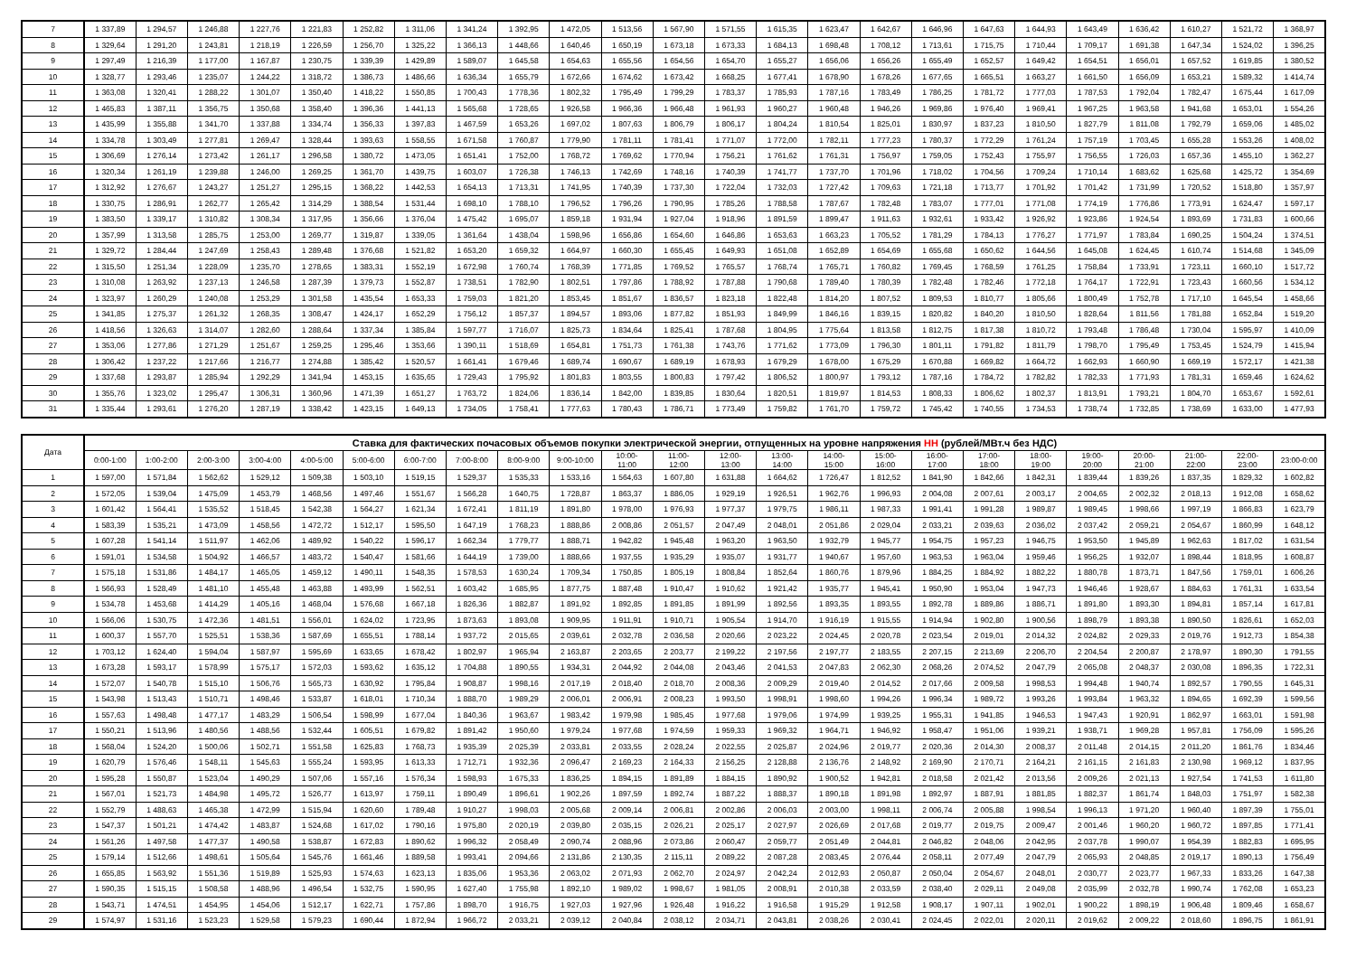| 7 | 1 337,89 | 1 294,57 | 1 246,88 | 1 227,76 | 1 221,83 | 1 252,82 | 1 311,06 | 1 341,24 | 1 392,95 | 1 472,05 | 1 513,56 | 1 567,90 | 1 571,55 | 1 615,35 | 1 623,47 | 1 642,67 | 1 646,96 | 1 647,63 | 1 644,93 | 1 643,49 | 1 636,42 | 1 610,27 | 1 521,72 | 1 368,97 |
| 8 | 1 329,64 | 1 291,20 | 1 243,81 | 1 218,19 | 1 226,59 | 1 256,70 | 1 325,22 | 1 366,13 | 1 448,66 | 1 640,46 | 1 650,19 | 1 673,18 | 1 673,33 | 1 684,13 | 1 698,48 | 1 708,12 | 1 713,61 | 1 715,75 | 1 710,44 | 1 709,17 | 1 691,38 | 1 647,34 | 1 524,02 | 1 396,25 |
| 9 | 1 297,49 | 1 216,39 | 1 177,00 | 1 167,87 | 1 230,75 | 1 339,39 | 1 429,89 | 1 589,07 | 1 645,58 | 1 654,63 | 1 655,56 | 1 654,56 | 1 654,70 | 1 655,27 | 1 656,06 | 1 656,26 | 1 655,49 | 1 652,57 | 1 649,42 | 1 654,51 | 1 656,01 | 1 657,52 | 1 619,85 | 1 380,52 |
| 10 | 1 328,77 | 1 293,46 | 1 235,07 | 1 244,22 | 1 318,72 | 1 386,73 | 1 486,66 | 1 636,34 | 1 655,79 | 1 672,66 | 1 674,62 | 1 673,42 | 1 668,25 | 1 677,41 | 1 678,90 | 1 678,26 | 1 677,65 | 1 665,51 | 1 663,27 | 1 661,50 | 1 656,09 | 1 653,21 | 1 589,32 | 1 414,74 |
| 11 | 1 363,08 | 1 320,41 | 1 288,22 | 1 301,07 | 1 350,40 | 1 418,22 | 1 550,85 | 1 700,43 | 1 778,36 | 1 802,32 | 1 795,49 | 1 799,29 | 1 783,37 | 1 785,93 | 1 787,16 | 1 783,49 | 1 786,25 | 1 781,72 | 1 777,03 | 1 787,53 | 1 792,04 | 1 782,47 | 1 675,44 | 1 617,09 |
| 12 | 1 465,83 | 1 387,11 | 1 356,75 | 1 350,68 | 1 358,40 | 1 396,36 | 1 441,13 | 1 565,68 | 1 728,65 | 1 926,58 | 1 966,36 | 1 966,48 | 1 961,93 | 1 960,27 | 1 960,48 | 1 946,26 | 1 969,86 | 1 976,40 | 1 969,41 | 1 967,25 | 1 963,58 | 1 941,68 | 1 653,01 | 1 554,26 |
| 13 | 1 435,99 | 1 355,88 | 1 341,70 | 1 337,88 | 1 334,74 | 1 356,33 | 1 397,83 | 1 467,59 | 1 653,26 | 1 697,02 | 1 807,63 | 1 806,79 | 1 806,17 | 1 804,24 | 1 810,54 | 1 825,01 | 1 830,97 | 1 837,23 | 1 810,50 | 1 827,79 | 1 811,08 | 1 792,79 | 1 659,06 | 1 485,02 |
| 14 | 1 334,78 | 1 303,49 | 1 277,81 | 1 269,47 | 1 328,44 | 1 393,63 | 1 558,55 | 1 671,58 | 1 760,87 | 1 779,90 | 1 781,11 | 1 781,41 | 1 771,07 | 1 772,00 | 1 782,11 | 1 777,23 | 1 780,37 | 1 772,29 | 1 761,24 | 1 757,19 | 1 703,45 | 1 655,28 | 1 553,26 | 1 408,02 |
| 15 | 1 306,69 | 1 276,14 | 1 273,42 | 1 261,17 | 1 296,58 | 1 380,72 | 1 473,05 | 1 651,41 | 1 752,00 | 1 768,72 | 1 769,62 | 1 770,94 | 1 756,21 | 1 761,62 | 1 761,31 | 1 756,97 | 1 759,05 | 1 752,43 | 1 755,97 | 1 756,55 | 1 726,03 | 1 657,36 | 1 455,10 | 1 362,27 |
| 16 | 1 320,34 | 1 261,19 | 1 239,88 | 1 246,00 | 1 269,25 | 1 361,70 | 1 439,75 | 1 603,07 | 1 726,38 | 1 746,13 | 1 742,69 | 1 748,16 | 1 740,39 | 1 741,77 | 1 737,70 | 1 701,96 | 1 718,02 | 1 704,56 | 1 709,24 | 1 710,14 | 1 683,62 | 1 625,68 | 1 425,72 | 1 354,69 |
| 17 | 1 312,92 | 1 276,67 | 1 243,27 | 1 251,27 | 1 295,15 | 1 368,22 | 1 442,53 | 1 654,13 | 1 713,31 | 1 741,95 | 1 740,39 | 1 737,30 | 1 722,04 | 1 732,03 | 1 727,42 | 1 709,63 | 1 721,18 | 1 713,77 | 1 701,92 | 1 701,42 | 1 731,99 | 1 720,52 | 1 518,80 | 1 357,97 |
| 18 | 1 330,75 | 1 286,91 | 1 262,77 | 1 265,42 | 1 314,29 | 1 388,54 | 1 531,44 | 1 698,10 | 1 788,10 | 1 796,52 | 1 796,26 | 1 790,95 | 1 785,26 | 1 788,58 | 1 787,67 | 1 782,48 | 1 783,07 | 1 777,01 | 1 771,08 | 1 774,19 | 1 776,86 | 1 773,91 | 1 624,47 | 1 597,17 |
| 19 | 1 383,50 | 1 339,17 | 1 310,82 | 1 308,34 | 1 317,95 | 1 356,66 | 1 376,04 | 1 475,42 | 1 695,07 | 1 859,18 | 1 931,94 | 1 927,04 | 1 918,96 | 1 891,59 | 1 899,47 | 1 911,63 | 1 932,61 | 1 933,42 | 1 926,92 | 1 923,86 | 1 924,54 | 1 893,69 | 1 731,83 | 1 600,66 |
| 20 | 1 357,99 | 1 313,58 | 1 285,75 | 1 253,00 | 1 269,77 | 1 319,87 | 1 339,05 | 1 361,64 | 1 438,04 | 1 598,96 | 1 656,86 | 1 654,60 | 1 646,86 | 1 653,63 | 1 663,23 | 1 705,52 | 1 781,29 | 1 784,13 | 1 776,27 | 1 771,97 | 1 783,84 | 1 690,25 | 1 504,24 | 1 374,51 |
| 21 | 1 329,72 | 1 284,44 | 1 247,69 | 1 258,43 | 1 289,48 | 1 376,68 | 1 521,82 | 1 653,20 | 1 659,32 | 1 664,97 | 1 660,30 | 1 655,45 | 1 649,93 | 1 651,08 | 1 652,89 | 1 654,69 | 1 655,68 | 1 650,62 | 1 644,56 | 1 645,08 | 1 624,45 | 1 610,74 | 1 514,68 | 1 345,09 |
| 22 | 1 315,50 | 1 251,34 | 1 228,09 | 1 235,70 | 1 278,65 | 1 383,31 | 1 552,19 | 1 672,98 | 1 760,74 | 1 768,39 | 1 771,85 | 1 769,52 | 1 765,57 | 1 768,74 | 1 765,71 | 1 760,82 | 1 769,45 | 1 768,59 | 1 761,25 | 1 758,84 | 1 733,91 | 1 723,11 | 1 660,10 | 1 517,72 |
| 23 | 1 310,08 | 1 263,92 | 1 237,13 | 1 246,58 | 1 287,39 | 1 379,73 | 1 552,87 | 1 738,51 | 1 782,90 | 1 802,51 | 1 797,86 | 1 788,92 | 1 787,88 | 1 790,68 | 1 789,40 | 1 780,39 | 1 782,48 | 1 782,46 | 1 772,18 | 1 764,17 | 1 722,91 | 1 723,43 | 1 660,56 | 1 534,12 |
| 24 | 1 323,97 | 1 260,29 | 1 240,08 | 1 253,29 | 1 301,58 | 1 435,54 | 1 653,33 | 1 759,03 | 1 821,20 | 1 853,45 | 1 851,67 | 1 836,57 | 1 823,18 | 1 822,48 | 1 814,20 | 1 807,52 | 1 809,53 | 1 810,77 | 1 805,66 | 1 800,49 | 1 752,78 | 1 717,10 | 1 645,54 | 1 458,66 |
| 25 | 1 341,85 | 1 275,37 | 1 261,32 | 1 268,35 | 1 308,47 | 1 424,17 | 1 652,29 | 1 756,12 | 1 857,37 | 1 894,57 | 1 893,06 | 1 877,82 | 1 851,93 | 1 849,99 | 1 846,16 | 1 839,15 | 1 820,82 | 1 840,20 | 1 810,50 | 1 828,64 | 1 811,56 | 1 781,88 | 1 652,84 | 1 519,20 |
| 26 | 1 418,56 | 1 326,63 | 1 314,07 | 1 282,60 | 1 288,64 | 1 337,34 | 1 385,84 | 1 597,77 | 1 716,07 | 1 825,73 | 1 834,64 | 1 825,41 | 1 787,68 | 1 804,95 | 1 775,64 | 1 813,58 | 1 812,75 | 1 817,38 | 1 810,72 | 1 793,48 | 1 786,48 | 1 730,04 | 1 595,97 | 1 410,09 |
| 27 | 1 353,06 | 1 277,86 | 1 271,29 | 1 251,67 | 1 259,25 | 1 295,46 | 1 353,66 | 1 390,11 | 1 518,69 | 1 654,81 | 1 751,73 | 1 761,38 | 1 743,76 | 1 771,62 | 1 773,09 | 1 796,30 | 1 801,11 | 1 791,82 | 1 811,79 | 1 798,70 | 1 795,49 | 1 753,45 | 1 524,79 | 1 415,94 |
| 28 | 1 306,42 | 1 237,22 | 1 217,66 | 1 216,77 | 1 274,88 | 1 385,42 | 1 520,57 | 1 661,41 | 1 679,46 | 1 689,74 | 1 690,67 | 1 689,19 | 1 678,93 | 1 679,29 | 1 678,00 | 1 675,29 | 1 670,88 | 1 669,82 | 1 664,72 | 1 662,93 | 1 660,90 | 1 669,19 | 1 572,17 | 1 421,38 |
| 29 | 1 337,68 | 1 293,87 | 1 285,94 | 1 292,29 | 1 341,94 | 1 453,15 | 1 635,65 | 1 729,43 | 1 795,92 | 1 801,83 | 1 803,55 | 1 800,83 | 1 797,42 | 1 806,52 | 1 800,97 | 1 793,12 | 1 787,16 | 1 784,72 | 1 782,82 | 1 782,33 | 1 771,93 | 1 781,31 | 1 659,46 | 1 624,62 |
| 30 | 1 355,76 | 1 323,02 | 1 295,47 | 1 306,31 | 1 360,96 | 1 471,39 | 1 651,27 | 1 763,72 | 1 824,06 | 1 836,14 | 1 842,00 | 1 839,85 | 1 830,64 | 1 820,51 | 1 819,97 | 1 814,53 | 1 808,33 | 1 806,62 | 1 802,37 | 1 813,91 | 1 793,21 | 1 804,70 | 1 653,67 | 1 592,61 |
| 31 | 1 335,44 | 1 293,61 | 1 276,20 | 1 287,19 | 1 338,42 | 1 423,15 | 1 649,13 | 1 734,05 | 1 758,41 | 1 777,63 | 1 780,43 | 1 786,71 | 1 773,49 | 1 759,82 | 1 761,70 | 1 759,72 | 1 745,42 | 1 740,55 | 1 734,53 | 1 738,74 | 1 732,85 | 1 738,69 | 1 633,00 | 1 477,93 |
| Дата | Ставка для фактических почасовых объемов покупки электрической энергии, отпущенных на уровне напряжения НН (рублей/МВт.ч без НДС) | | | | | | | | | | | | | | | | | | | | | | | |
| --- | --- | --- | --- | --- | --- | --- | --- | --- | --- | --- | --- | --- | --- | --- | --- | --- | --- | --- | --- | --- | --- | --- | --- | --- |
| | 0:00-1:00 | 1:00-2:00 | 2:00-3:00 | 3:00-4:00 | 4:00-5:00 | 5:00-6:00 | 6:00-7:00 | 7:00-8:00 | 8:00-9:00 | 9:00-10:00 | 10:00- 11:00 | 11:00- 12:00 | 12:00- 13:00 | 13:00- 14:00 | 14:00- 15:00 | 15:00- 16:00 | 16:00- 17:00 | 17:00- 18:00 | 18:00- 19:00 | 19:00- 20:00 | 20:00- 21:00 | 21:00- 22:00 | 22:00- 23:00 | 23:00-0:00 |
| 1 | 1 597,00 | 1 571,84 | 1 562,62 | 1 529,12 | 1 509,38 | 1 503,10 | 1 519,15 | 1 529,37 | 1 535,33 | 1 533,16 | 1 564,63 | 1 607,80 | 1 631,88 | 1 664,62 | 1 726,47 | 1 812,52 | 1 841,90 | 1 842,66 | 1 842,31 | 1 839,44 | 1 839,26 | 1 837,35 | 1 829,32 | 1 602,82 |
| 2 | 1 572,05 | 1 539,04 | 1 475,09 | 1 453,79 | 1 468,56 | 1 497,46 | 1 551,67 | 1 566,28 | 1 640,75 | 1 728,87 | 1 863,37 | 1 886,05 | 1 929,19 | 1 926,51 | 1 962,76 | 1 996,93 | 2 004,08 | 2 007,61 | 2 003,17 | 2 004,65 | 2 002,32 | 2 018,13 | 1 912,08 | 1 658,62 |
| 3 | 1 601,42 | 1 564,41 | 1 535,52 | 1 518,45 | 1 542,38 | 1 564,27 | 1 621,34 | 1 672,41 | 1 811,19 | 1 891,80 | 1 978,00 | 1 976,93 | 1 977,37 | 1 979,75 | 1 986,11 | 1 987,33 | 1 991,41 | 1 991,28 | 1 989,87 | 1 989,45 | 1 998,66 | 1 997,19 | 1 866,83 | 1 623,79 |
| 4 | 1 583,39 | 1 535,21 | 1 473,09 | 1 458,56 | 1 472,72 | 1 512,17 | 1 595,50 | 1 647,19 | 1 768,23 | 1 888,86 | 2 008,86 | 2 051,57 | 2 047,49 | 2 048,01 | 2 051,86 | 2 029,04 | 2 033,21 | 2 039,63 | 2 036,02 | 2 037,42 | 2 059,21 | 2 054,67 | 1 860,99 | 1 648,12 |
| 5 | 1 607,28 | 1 541,14 | 1 511,97 | 1 462,06 | 1 489,92 | 1 540,22 | 1 596,17 | 1 662,34 | 1 779,77 | 1 888,71 | 1 942,82 | 1 945,48 | 1 963,20 | 1 963,50 | 1 932,79 | 1 945,77 | 1 954,75 | 1 957,23 | 1 946,75 | 1 953,50 | 1 945,89 | 1 962,63 | 1 817,02 | 1 631,54 |
| 6 | 1 591,01 | 1 534,58 | 1 504,92 | 1 466,57 | 1 483,72 | 1 540,47 | 1 581,66 | 1 644,19 | 1 739,00 | 1 888,66 | 1 937,55 | 1 935,29 | 1 935,07 | 1 931,77 | 1 940,67 | 1 957,60 | 1 963,53 | 1 963,04 | 1 959,46 | 1 956,25 | 1 932,07 | 1 898,44 | 1 818,95 | 1 608,87 |
| 7 | 1 575,18 | 1 531,86 | 1 484,17 | 1 465,05 | 1 459,12 | 1 490,11 | 1 548,35 | 1 578,53 | 1 630,24 | 1 709,34 | 1 750,85 | 1 805,19 | 1 808,84 | 1 852,64 | 1 860,76 | 1 879,96 | 1 884,25 | 1 884,92 | 1 882,22 | 1 880,78 | 1 873,71 | 1 847,56 | 1 759,01 | 1 606,26 |
| 8 | 1 566,93 | 1 528,49 | 1 481,10 | 1 455,48 | 1 463,88 | 1 493,99 | 1 562,51 | 1 603,42 | 1 685,95 | 1 877,75 | 1 887,48 | 1 910,47 | 1 910,62 | 1 921,42 | 1 935,77 | 1 945,41 | 1 950,90 | 1 953,04 | 1 947,73 | 1 946,46 | 1 928,67 | 1 884,63 | 1 761,31 | 1 633,54 |
| 9 | 1 534,78 | 1 453,68 | 1 414,29 | 1 405,16 | 1 468,04 | 1 576,68 | 1 667,18 | 1 826,36 | 1 882,87 | 1 891,92 | 1 892,85 | 1 891,85 | 1 891,99 | 1 892,56 | 1 893,35 | 1 893,55 | 1 892,78 | 1 889,86 | 1 886,71 | 1 891,80 | 1 893,30 | 1 894,81 | 1 857,14 | 1 617,81 |
| 10 | 1 566,06 | 1 530,75 | 1 472,36 | 1 481,51 | 1 556,01 | 1 624,02 | 1 723,95 | 1 873,63 | 1 893,08 | 1 909,95 | 1 911,91 | 1 910,71 | 1 905,54 | 1 914,70 | 1 916,19 | 1 915,55 | 1 914,94 | 1 902,80 | 1 900,56 | 1 898,79 | 1 893,38 | 1 890,50 | 1 826,61 | 1 652,03 |
| 11 | 1 600,37 | 1 557,70 | 1 525,51 | 1 538,36 | 1 587,69 | 1 655,51 | 1 788,14 | 1 937,72 | 2 015,65 | 2 039,61 | 2 032,78 | 2 036,58 | 2 020,66 | 2 023,22 | 2 024,45 | 2 020,78 | 2 023,54 | 2 019,01 | 2 014,32 | 2 024,82 | 2 029,33 | 2 019,76 | 1 912,73 | 1 854,38 |
| 12 | 1 703,12 | 1 624,40 | 1 594,04 | 1 587,97 | 1 595,69 | 1 633,65 | 1 678,42 | 1 802,97 | 1 965,94 | 2 163,87 | 2 203,65 | 2 203,77 | 2 199,22 | 2 197,56 | 2 197,77 | 2 183,55 | 2 207,15 | 2 213,69 | 2 206,70 | 2 204,54 | 2 200,87 | 2 178,97 | 1 890,30 | 1 791,55 |
| 13 | 1 673,28 | 1 593,17 | 1 578,99 | 1 575,17 | 1 572,03 | 1 593,62 | 1 635,12 | 1 704,88 | 1 890,55 | 1 934,31 | 2 044,92 | 2 044,08 | 2 043,46 | 2 041,53 | 2 047,83 | 2 062,30 | 2 068,26 | 2 074,52 | 2 047,79 | 2 065,08 | 2 048,37 | 2 030,08 | 1 896,35 | 1 722,31 |
| 14 | 1 572,07 | 1 540,78 | 1 515,10 | 1 506,76 | 1 565,73 | 1 630,92 | 1 795,84 | 1 908,87 | 1 998,16 | 2 017,19 | 2 018,40 | 2 018,70 | 2 008,36 | 2 009,29 | 2 019,40 | 2 014,52 | 2 017,66 | 2 009,58 | 1 998,53 | 1 994,48 | 1 940,74 | 1 892,57 | 1 790,55 | 1 645,31 |
| 15 | 1 543,98 | 1 513,43 | 1 510,71 | 1 498,46 | 1 533,87 | 1 618,01 | 1 710,34 | 1 888,70 | 1 989,29 | 2 006,01 | 2 006,91 | 2 008,23 | 1 993,50 | 1 998,91 | 1 998,60 | 1 994,26 | 1 996,34 | 1 989,72 | 1 993,26 | 1 993,84 | 1 963,32 | 1 894,65 | 1 692,39 | 1 599,56 |
| 16 | 1 557,63 | 1 498,48 | 1 477,17 | 1 483,29 | 1 506,54 | 1 598,99 | 1 677,04 | 1 840,36 | 1 963,67 | 1 983,42 | 1 979,98 | 1 985,45 | 1 977,68 | 1 979,06 | 1 974,99 | 1 939,25 | 1 955,31 | 1 941,85 | 1 946,53 | 1 947,43 | 1 920,91 | 1 862,97 | 1 663,01 | 1 591,98 |
| 17 | 1 550,21 | 1 513,96 | 1 480,56 | 1 488,56 | 1 532,44 | 1 605,51 | 1 679,82 | 1 891,42 | 1 950,60 | 1 979,24 | 1 977,68 | 1 974,59 | 1 959,33 | 1 969,32 | 1 964,71 | 1 946,92 | 1 958,47 | 1 951,06 | 1 939,21 | 1 938,71 | 1 969,28 | 1 957,81 | 1 756,09 | 1 595,26 |
| 18 | 1 568,04 | 1 524,20 | 1 500,06 | 1 502,71 | 1 551,58 | 1 625,83 | 1 768,73 | 1 935,39 | 2 025,39 | 2 033,81 | 2 033,55 | 2 028,24 | 2 022,55 | 2 025,87 | 2 024,96 | 2 019,77 | 2 020,36 | 2 014,30 | 2 008,37 | 2 011,48 | 2 014,15 | 2 011,20 | 1 861,76 | 1 834,46 |
| 19 | 1 620,79 | 1 576,46 | 1 548,11 | 1 545,63 | 1 555,24 | 1 593,95 | 1 613,33 | 1 712,71 | 1 932,36 | 2 096,47 | 2 169,23 | 2 164,33 | 2 156,25 | 2 128,88 | 2 136,76 | 2 148,92 | 2 169,90 | 2 170,71 | 2 164,21 | 2 161,15 | 2 161,83 | 2 130,98 | 1 969,12 | 1 837,95 |
| 20 | 1 595,28 | 1 550,87 | 1 523,04 | 1 490,29 | 1 507,06 | 1 557,16 | 1 576,34 | 1 598,93 | 1 675,33 | 1 836,25 | 1 894,15 | 1 891,89 | 1 884,15 | 1 890,92 | 1 900,52 | 1 942,81 | 2 018,58 | 2 021,42 | 2 013,56 | 2 009,26 | 2 021,13 | 1 927,54 | 1 741,53 | 1 611,80 |
| 21 | 1 567,01 | 1 521,73 | 1 484,98 | 1 495,72 | 1 526,77 | 1 613,97 | 1 759,11 | 1 890,49 | 1 896,61 | 1 902,26 | 1 897,59 | 1 892,74 | 1 887,22 | 1 888,37 | 1 890,18 | 1 891,98 | 1 892,97 | 1 887,91 | 1 881,85 | 1 882,37 | 1 861,74 | 1 848,03 | 1 751,97 | 1 582,38 |
| 22 | 1 552,79 | 1 488,63 | 1 465,38 | 1 472,99 | 1 515,94 | 1 620,60 | 1 789,48 | 1 910,27 | 1 998,03 | 2 005,68 | 2 009,14 | 2 006,81 | 2 002,86 | 2 006,03 | 2 003,00 | 1 998,11 | 2 006,74 | 2 005,88 | 1 998,54 | 1 996,13 | 1 971,20 | 1 960,40 | 1 897,39 | 1 755,01 |
| 23 | 1 547,37 | 1 501,21 | 1 474,42 | 1 483,87 | 1 524,68 | 1 617,02 | 1 790,16 | 1 975,80 | 2 020,19 | 2 039,80 | 2 035,15 | 2 026,21 | 2 025,17 | 2 027,97 | 2 026,69 | 2 017,68 | 2 019,77 | 2 019,75 | 2 009,47 | 2 001,46 | 1 960,20 | 1 960,72 | 1 897,85 | 1 771,41 |
| 24 | 1 561,26 | 1 497,58 | 1 477,37 | 1 490,58 | 1 538,87 | 1 672,83 | 1 890,62 | 1 996,32 | 2 058,49 | 2 090,74 | 2 088,96 | 2 073,86 | 2 060,47 | 2 059,77 | 2 051,49 | 2 044,81 | 2 046,82 | 2 048,06 | 2 042,95 | 2 037,78 | 1 990,07 | 1 954,39 | 1 882,83 | 1 695,95 |
| 25 | 1 579,14 | 1 512,66 | 1 498,61 | 1 505,64 | 1 545,76 | 1 661,46 | 1 889,58 | 1 993,41 | 2 094,66 | 2 131,86 | 2 130,35 | 2 115,11 | 2 089,22 | 2 087,28 | 2 083,45 | 2 076,44 | 2 058,11 | 2 077,49 | 2 047,79 | 2 065,93 | 2 048,85 | 2 019,17 | 1 890,13 | 1 756,49 |
| 26 | 1 655,85 | 1 563,92 | 1 551,36 | 1 519,89 | 1 525,93 | 1 574,63 | 1 623,13 | 1 835,06 | 1 953,36 | 2 063,02 | 2 071,93 | 2 062,70 | 2 024,97 | 2 042,24 | 2 012,93 | 2 050,87 | 2 050,04 | 2 054,67 | 2 048,01 | 2 030,77 | 2 023,77 | 1 967,33 | 1 833,26 | 1 647,38 |
| 27 | 1 590,35 | 1 515,15 | 1 508,58 | 1 488,96 | 1 496,54 | 1 532,75 | 1 590,95 | 1 627,40 | 1 755,98 | 1 892,10 | 1 989,02 | 1 998,67 | 1 981,05 | 2 008,91 | 2 010,38 | 2 033,59 | 2 038,40 | 2 029,11 | 2 049,08 | 2 035,99 | 2 032,78 | 1 990,74 | 1 762,08 | 1 653,23 |
| 28 | 1 543,71 | 1 474,51 | 1 454,95 | 1 454,06 | 1 512,17 | 1 622,71 | 1 757,86 | 1 898,70 | 1 916,75 | 1 927,03 | 1 927,96 | 1 926,48 | 1 916,22 | 1 916,58 | 1 915,29 | 1 912,58 | 1 908,17 | 1 907,11 | 1 902,01 | 1 900,22 | 1 898,19 | 1 906,48 | 1 809,46 | 1 658,67 |
| 29 | 1 574,97 | 1 531,16 | 1 523,23 | 1 529,58 | 1 579,23 | 1 690,44 | 1 872,94 | 1 966,72 | 2 033,21 | 2 039,12 | 2 040,84 | 2 038,12 | 2 034,71 | 2 043,81 | 2 038,26 | 2 030,41 | 2 024,45 | 2 022,01 | 2 020,11 | 2 019,62 | 2 009,22 | 2 018,60 | 1 896,75 | 1 861,91 |